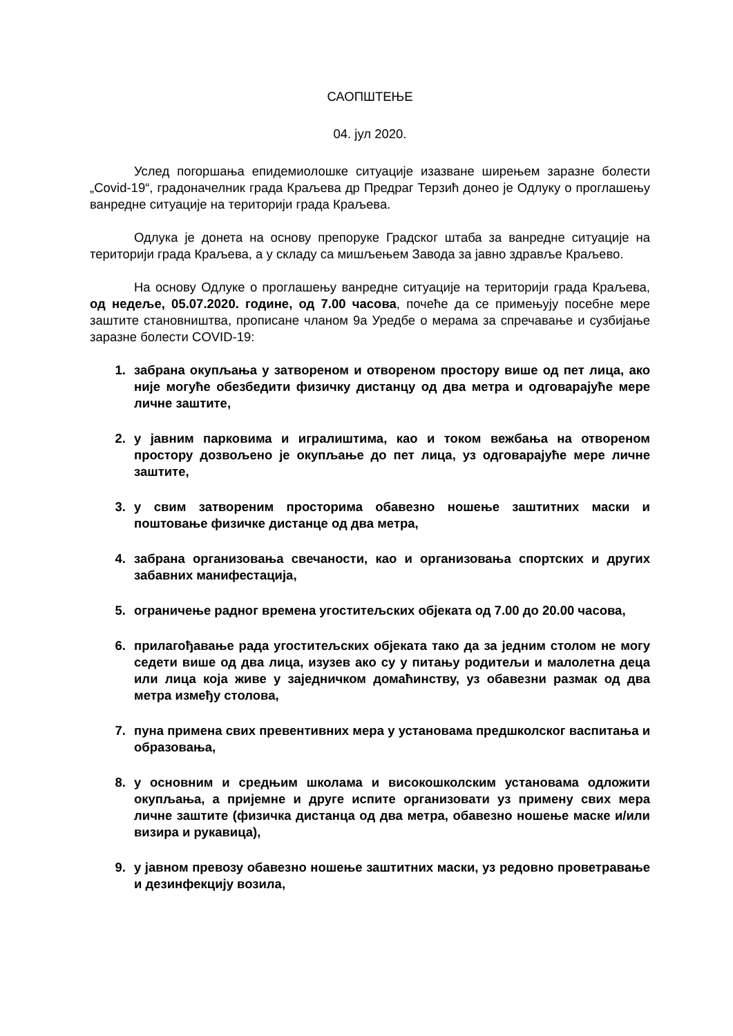САОПШТЕЊЕ
04. јул 2020.
Услед погоршања епидемиолошке ситуације изазване ширењем заразне болести „Covid-19“, градоначелник града Краљева др Предраг Терзић донео је Одлуку о проглашењу ванредне ситуације на територији града Краљева.
Одлука је донета на основу препоруке Градског штаба за ванредне ситуације на територији града Краљева, а у складу са мишљењем Завода за јавно здравље Краљево.
На основу Одлуке о проглашењу ванредне ситуације на територији града Краљева, од недеље, 05.07.2020. године, од 7.00 часова, почеће да се примењују посебне мере заштите становништва, прописане чланом 9а Уредбе о мерама за спречавање и сузбијање заразне болести COVID-19:
1. забрана окупљања у затвореном и отвореном простору више од пет лица, ако није могуће обезбедити физичку дистанцу од два метра и одговарајуће мере личне заштите,
2. у јавним парковима и игралиштима, као и током вежбања на отвореном простору дозвољено је окупљање до пет лица, уз одговарајуће мере личне заштите,
3. у свим затвореним просторима обавезно ношење заштитних маски и поштовање физичке дистанце од два метра,
4. забрана организовања свечаности, као и организовања спортских и других забавних манифестација,
5. ограничење радног времена угоститељских објеката од 7.00 до 20.00 часова,
6. прилагођавање рада угоститељских објеката тако да за једним столом не могу седети више од два лица, изузев ако су у питању родитељи и малолетна деца или лица која живе у заједничком домаћинству, уз обавезни размак од два метра између столова,
7. пуна примена свих превентивних мера у установама предшколског васпитања и образовања,
8. у основним и средњим школама и високошколским установама одложити окупљања, а пријемне и друге испите организовати уз примену свих мера личне заштите (физичка дистанца од два метра, обавезно ношење маске и/или визира и рукавица),
9. у јавном превозу обавезно ношење заштитних маски, уз редовно проветравање и дезинфекцију возила,